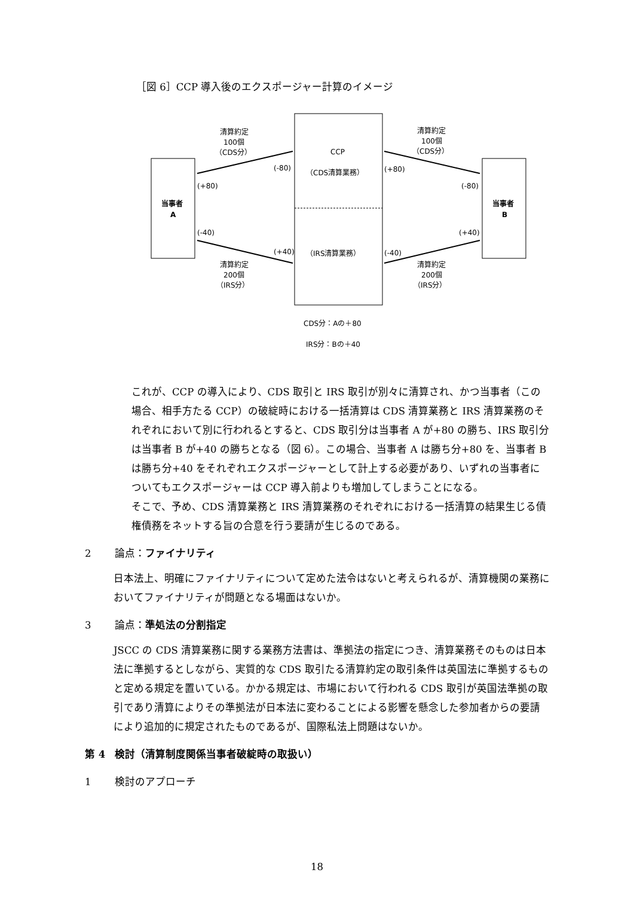［図 6］CCP 導入後のエクスポージャー計算のイメージ
CCP
（CDS清算業務）
（IRS清算業務）
当事者
A
当事者
B
清算約定
100個
（CDS分）
清算約定
100個
（CDS分）
清算約定
200個
（IRS分）
清算約定
200個
（IRS分）
(-80)
(+80)
(+80)
(-80)
(-40)
(+40)
(+40)
(-40)
CDS分：Aの＋80
IRS分：Bの＋40
これが、CCP の導入により、CDS 取引と IRS 取引が別々に清算され、かつ当事者（この場合、相手方たる CCP）の破綻時における一括清算は CDS 清算業務と IRS 清算業務のそれぞれにおいて別に行われるとすると、CDS 取引分は当事者 A が+80 の勝ち、IRS 取引分は当事者 B が+40 の勝ちとなる（図 6）。この場合、当事者 A は勝ち分+80 を、当事者 B は勝ち分+40 をそれぞれエクスポージャーとして計上する必要があり、いずれの当事者についてもエクスポージャーは CCP 導入前よりも増加してしまうことになる。
そこで、予め、CDS 清算業務と IRS 清算業務のそれぞれにおける一括清算の結果生じる債権債務をネットする旨の合意を行う要請が生じるのである。
2 論点：ファイナリティ
日本法上、明確にファイナリティについて定めた法令はないと考えられるが、清算機関の業務においてファイナリティが問題となる場面はないか。
3 論点：準処法の分割指定
JSCC の CDS 清算業務に関する業務方法書は、準拠法の指定につき、清算業務そのものは日本法に準拠するとしながら、実質的な CDS 取引たる清算約定の取引条件は英国法に準拠するものと定める規定を置いている。かかる規定は、市場において行われる CDS 取引が英国法準拠の取引であり清算によりその準拠法が日本法に変わることによる影響を懸念した参加者からの要請により追加的に規定されたものであるが、国際私法上問題はないか。
第 4 検討（清算制度関係当事者破綻時の取扱い）
1 検討のアプローチ
18